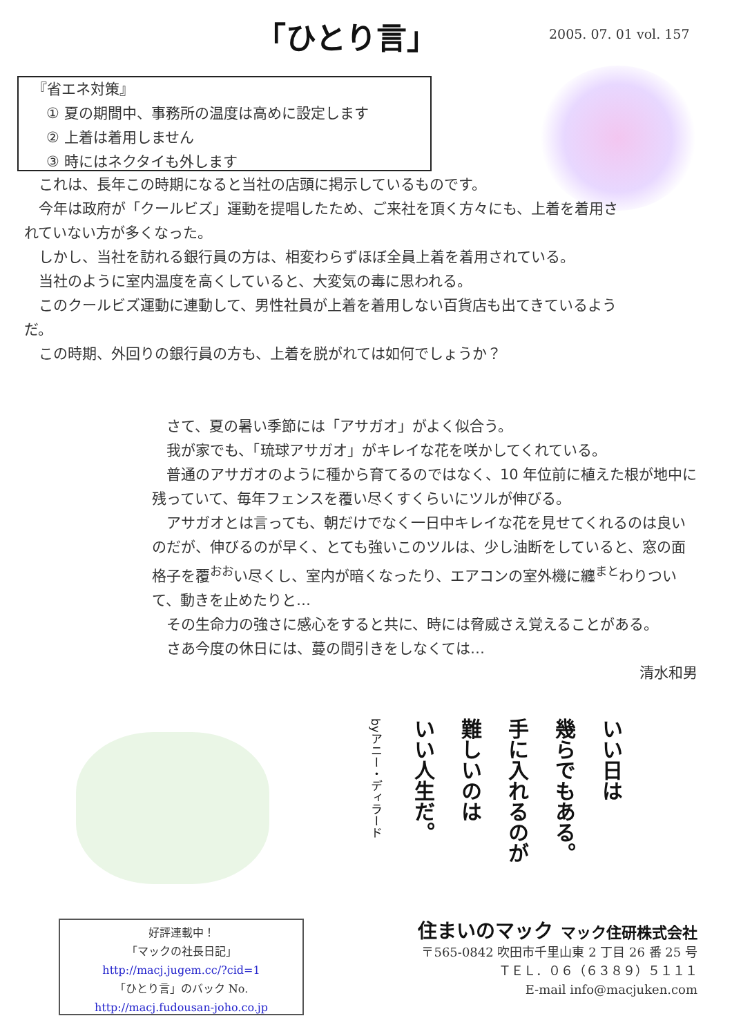「ひとり言」 2005. 07. 01 vol. 157
『省エネ対策』
① 夏の期間中、事務所の温度は高めに設定します
② 上着は着用しません
③ 時にはネクタイも外します
これは、長年この時期になると当社の店頭に掲示しているものです。
今年は政府が「クールビズ」運動を提唱したため、ご来社を頂く方々にも、上着を着用されていない方が多くなった。
しかし、当社を訪れる銀行員の方は、相変わらずほぼ全員上着を着用されている。
当社のように室内温度を高くしていると、大変気の毒に思われる。
このクールビズ運動に連動して、男性社員が上着を着用しない百貨店も出てきているようだ。
この時期、外回りの銀行員の方も、上着を脱がれては如何でしょうか？
さて、夏の暑い季節には「アサガオ」がよく似合う。
我が家でも、「琉球アサガオ」がキレイな花を咲かしてくれている。
普通のアサガオのように種から育てるのではなく、10 年位前に植えた根が地中に残っていて、毎年フェンスを覆い尽くすくらいにツルが伸びる。
アサガオとは言っても、朝だけでなく一日中キレイな花を見せてくれるのは良いのだが、伸びるのが早く、とても強いこのツルは、少し油断をしていると、窓の面格子を覆<sup>おお</sup>い尽くし、室内が暗くなったり、エアコンの室外機に纏<sup>まと</sup>わりついて、動きを止めたりと…
その生命力の強さに感心をすると共に、時には脅威さえ覚えることがある。
さあ今度の休日には、蔓の間引きをしなくては…
清水和男
いい日は
幾らでもある。
手に入れるのが
難しいのは
いい人生だ。
byアニー・ディラード
好評連載中！
「マックの社長日記」
http://macj.jugem.cc/?cid=1
「ひとり言」のバック No.
http://macj.fudousan-joho.co.jp
住まいのマック マック住研株式会社
〒565-0842 吹田市千里山東 2 丁目 26 番 25 号
ＴＥＬ．０６（６３８９）５１１１
E-mail info@macjuken.com